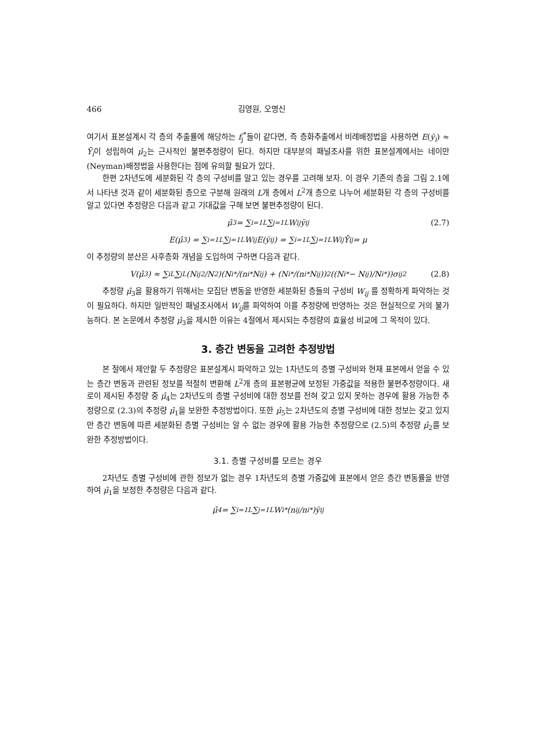466 김영원, 오명신
여기서 표본설계시 각 층의 추출률에 해당하는 f<sub>j</sub><sup>*</sup>들이 같다면, 즉 층화추출에서 비례배정법을 사용하면 E(ȳ<sub>i</sub>) ≈ Ȳ<sub>i</sub>이 성립하여 μ̂<sub>2</sub>는 근사적인 불편추정량이 된다. 하지만 대부분의 패널조사를 위한 표본설계에서는 네이만(Neyman)배정법을 사용한다는 점에 유의할 필요가 있다.
한편 2차년도에 세분화된 각 층의 구성비를 알고 있는 경우를 고려해 보자. 이 경우 기존의 층을 그림 2.1에서 나타낸 것과 같이 세분화된 층으로 구분해 원래의 L개 층에서 L<sup>2</sup>개 층으로 나누어 세분화된 각 층의 구성비를 알고 있다면 추정량은 다음과 같고 기대값을 구해 보면 불편추정량이 된다.
μ̂<sub>3</sub> = ∑<sub>i=1</sub><sup>L</sup> ∑<sub>j=1</sub><sup>L</sup> W<sub>ij</sub>ȳ<sub>ij</sub> (2.7)
E(μ̂<sub>3</sub>) = ∑<sub>i=1</sub><sup>L</sup> ∑<sub>j=1</sub><sup>L</sup> W<sub>ij</sub>E(ȳ<sub>ij</sub>) = ∑<sub>i=1</sub><sup>L</sup> ∑<sub>j=1</sub><sup>L</sup> W<sub>ij</sub>Ȳ<sub>ij</sub> = μ
이 추정량의 분산은 사후층화 개념을 도입하여 구하면 다음과 같다.
V(μ̂<sub>3</sub>) ≈ ∑<sub>i</sub><sup>L</sup> ∑<sub>j</sub><sup>L</sup> (N<sub>ij</sub><sup>2</sup>/N<sup>2</sup>)(N<sub>i</sub><sup>*</sup>/(n<sub>i</sub><sup>*</sup>N<sub>ij</sub>) + (N<sub>i</sub><sup>*</sup>/(n<sub>i</sub><sup>*</sup>N<sub>ij</sub>))<sup>2</sup>((N<sub>i</sub><sup>*</sup> − N<sub>ij</sub>)/N<sub>i</sub><sup>*</sup>))σ<sub>ij</sub><sup>2</sup> (2.8)
추정량 μ̂<sub>3</sub>을 활용하기 위해서는 모집단 변동을 반영한 세분화된 층들의 구성비 W<sub>ij</sub> 를 정확하게 파악하는 것이 필요하다. 하지만 일반적인 패널조사에서 W<sub>ij</sub>를 파악하여 이를 추정량에 반영하는 것은 현실적으로 거의 불가능하다. 본 논문에서 추정량 μ̂<sub>3</sub>을 제시한 이유는 4절에서 제시되는 추정량의 효율성 비교에 그 목적이 있다.
3. 층간 변동을 고려한 추정방법
본 절에서 제안할 두 추정량은 표본설계시 파악하고 있는 1차년도의 층별 구성비와 현재 표본에서 얻을 수 있는 층간 변동과 관련된 정보를 적절히 변환해 L<sup>2</sup>개 층의 표본평균에 보정된 가중값을 적용한 불편추정량이다. 새로이 제시된 추정량 중 μ̂<sub>4</sub>는 2차년도의 층별 구성비에 대한 정보를 전혀 갖고 있지 못하는 경우에 활용 가능한 추정량으로 (2.3)의 추정량 μ̂<sub>1</sub>을 보완한 추정방법이다. 또한 μ̂<sub>5</sub>는 2차년도의 층별 구성비에 대한 정보는 갖고 있지만 층간 변동에 따른 세분화된 층별 구성비는 알 수 없는 경우에 활용 가능한 추정량으로 (2.5)의 추정량 μ̂<sub>2</sub>를 보완한 추정방법이다.
3.1. 층별 구성비를 모르는 경우
2차년도 층별 구성비에 관한 정보가 없는 경우 1차년도의 층별 가중값에 표본에서 얻은 층간 변동률을 반영하여 μ̂<sub>1</sub>을 보정한 추정량은 다음과 같다.
μ̂<sub>4</sub> = ∑<sub>i=1</sub><sup>L</sup> ∑<sub>j=1</sub><sup>L</sup> W<sub>i</sub><sup>*</sup>(n<sub>ij</sub>/n<sub>i</sub><sup>*</sup>)ȳ<sub>ij</sub>